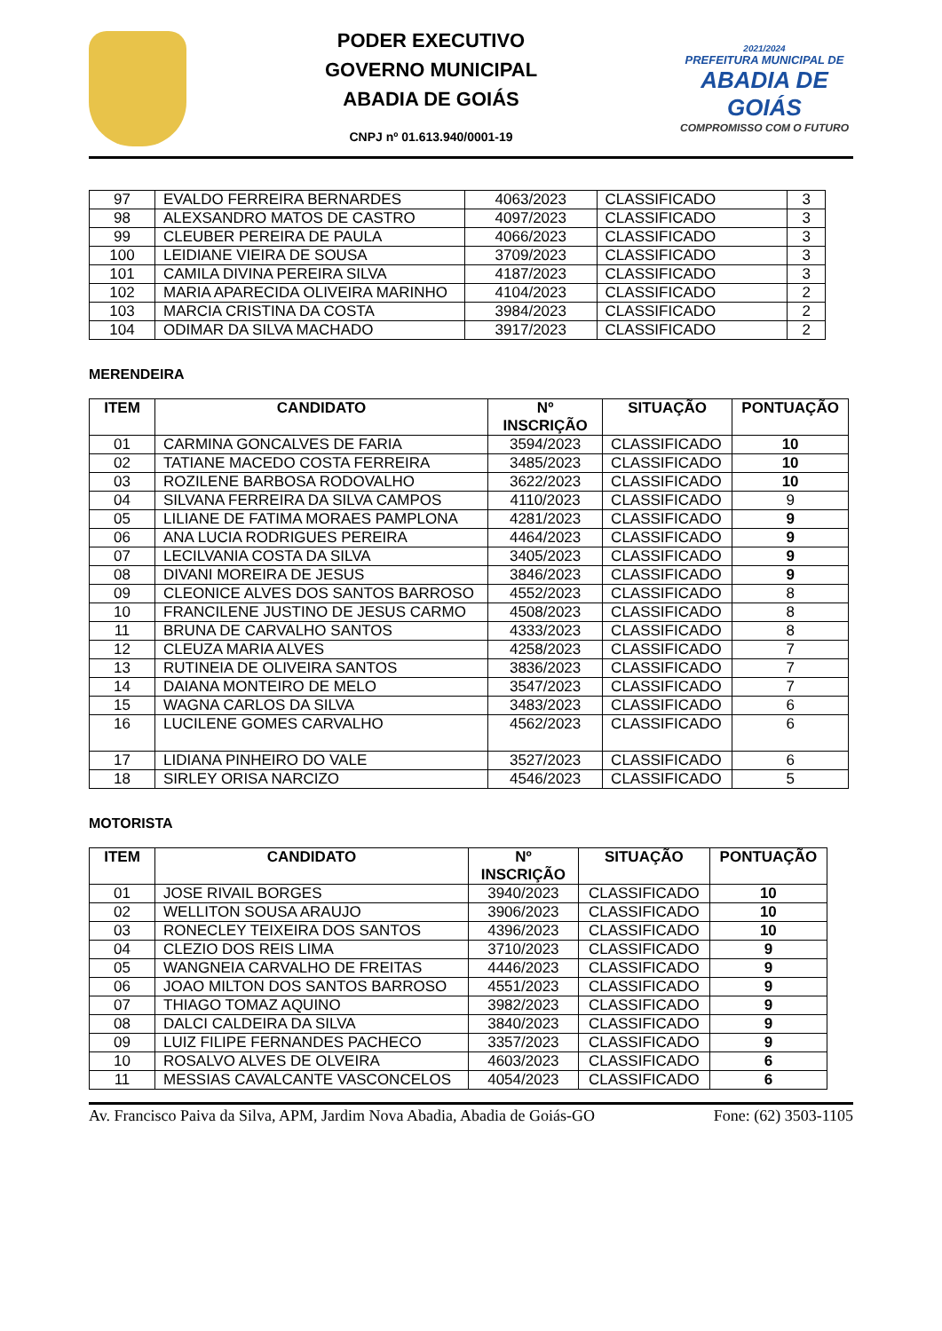PODER EXECUTIVO
GOVERNO MUNICIPAL
ABADIA DE GOIÁS
CNPJ nº 01.613.940/0001-19
2021/2024
PREFEITURA MUNICIPAL DE
ABADIA DE GOIÁS
COMPROMISSO COM O FUTURO
| 97 | EVALDO FERREIRA BERNARDES | 4063/2023 | CLASSIFICADO | 3 |
| 98 | ALEXSANDRO MATOS DE CASTRO | 4097/2023 | CLASSIFICADO | 3 |
| 99 | CLEUBER PEREIRA DE PAULA | 4066/2023 | CLASSIFICADO | 3 |
| 100 | LEIDIANE VIEIRA DE SOUSA | 3709/2023 | CLASSIFICADO | 3 |
| 101 | CAMILA DIVINA PEREIRA SILVA | 4187/2023 | CLASSIFICADO | 3 |
| 102 | MARIA APARECIDA OLIVEIRA MARINHO | 4104/2023 | CLASSIFICADO | 2 |
| 103 | MARCIA CRISTINA DA COSTA | 3984/2023 | CLASSIFICADO | 2 |
| 104 | ODIMAR DA SILVA MACHADO | 3917/2023 | CLASSIFICADO | 2 |
MERENDEIRA
| ITEM | CANDIDATO | Nº INSCRIÇÃO | SITUAÇÃO | PONTUAÇÃO |
| --- | --- | --- | --- | --- |
| 01 | CARMINA GONCALVES DE FARIA | 3594/2023 | CLASSIFICADO | 10 |
| 02 | TATIANE MACEDO COSTA FERREIRA | 3485/2023 | CLASSIFICADO | 10 |
| 03 | ROZILENE BARBOSA RODOVALHO | 3622/2023 | CLASSIFICADO | 10 |
| 04 | SILVANA FERREIRA DA SILVA CAMPOS | 4110/2023 | CLASSIFICADO | 9 |
| 05 | LILIANE DE FATIMA MORAES PAMPLONA | 4281/2023 | CLASSIFICADO | 9 |
| 06 | ANA LUCIA RODRIGUES PEREIRA | 4464/2023 | CLASSIFICADO | 9 |
| 07 | LECILVANIA COSTA DA SILVA | 3405/2023 | CLASSIFICADO | 9 |
| 08 | DIVANI MOREIRA DE JESUS | 3846/2023 | CLASSIFICADO | 9 |
| 09 | CLEONICE ALVES DOS SANTOS BARROSO | 4552/2023 | CLASSIFICADO | 8 |
| 10 | FRANCILENE JUSTINO DE JESUS CARMO | 4508/2023 | CLASSIFICADO | 8 |
| 11 | BRUNA DE CARVALHO SANTOS | 4333/2023 | CLASSIFICADO | 8 |
| 12 | CLEUZA MARIA ALVES | 4258/2023 | CLASSIFICADO | 7 |
| 13 | RUTINEIA DE OLIVEIRA SANTOS | 3836/2023 | CLASSIFICADO | 7 |
| 14 | DAIANA MONTEIRO DE MELO | 3547/2023 | CLASSIFICADO | 7 |
| 15 | WAGNA CARLOS DA SILVA | 3483/2023 | CLASSIFICADO | 6 |
| 16 | LUCILENE GOMES CARVALHO | 4562/2023 | CLASSIFICADO | 6 |
| 17 | LIDIANA PINHEIRO DO VALE | 3527/2023 | CLASSIFICADO | 6 |
| 18 | SIRLEY ORISA NARCIZO | 4546/2023 | CLASSIFICADO | 5 |
MOTORISTA
| ITEM | CANDIDATO | Nº INSCRIÇÃO | SITUAÇÃO | PONTUAÇÃO |
| --- | --- | --- | --- | --- |
| 01 | JOSE RIVAIL BORGES | 3940/2023 | CLASSIFICADO | 10 |
| 02 | WELLITON SOUSA ARAUJO | 3906/2023 | CLASSIFICADO | 10 |
| 03 | RONECLEY TEIXEIRA DOS SANTOS | 4396/2023 | CLASSIFICADO | 10 |
| 04 | CLEZIO DOS REIS LIMA | 3710/2023 | CLASSIFICADO | 9 |
| 05 | WANGNEIA CARVALHO DE FREITAS | 4446/2023 | CLASSIFICADO | 9 |
| 06 | JOAO MILTON DOS SANTOS BARROSO | 4551/2023 | CLASSIFICADO | 9 |
| 07 | THIAGO TOMAZ AQUINO | 3982/2023 | CLASSIFICADO | 9 |
| 08 | DALCI CALDEIRA DA SILVA | 3840/2023 | CLASSIFICADO | 9 |
| 09 | LUIZ FILIPE FERNANDES PACHECO | 3357/2023 | CLASSIFICADO | 9 |
| 10 | ROSALVO ALVES DE OLVEIRA | 4603/2023 | CLASSIFICADO | 6 |
| 11 | MESSIAS CAVALCANTE VASCONCELOS | 4054/2023 | CLASSIFICADO | 6 |
Av. Francisco Paiva da Silva, APM, Jardim Nova Abadia, Abadia de Goiás-GO Fone: (62) 3503-1105